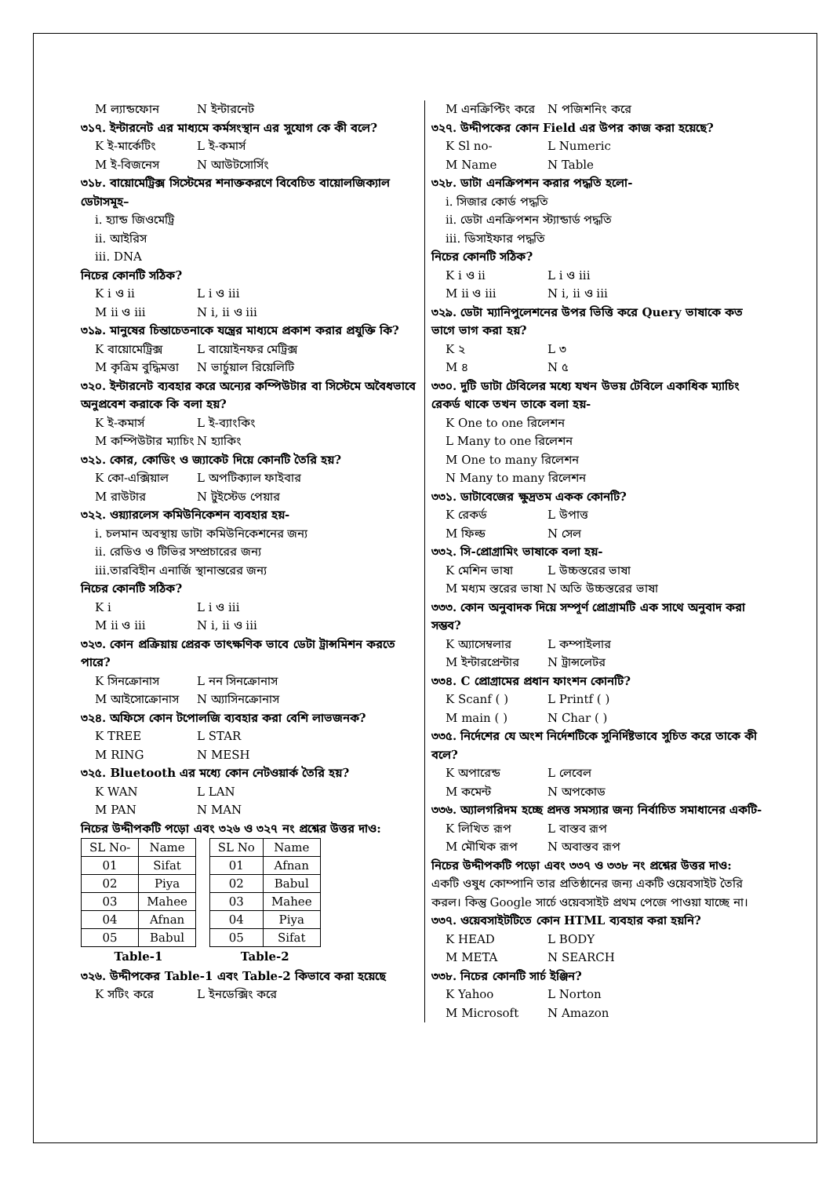M ল্যান্ডফোন N ইন্টারনেট
৩১৭. ইন্টারনেট এর মাধ্যমে কর্মসংস্থান এর সুযোগ কে কী বলে?
K ই-মার্কেটিং L ই-কমার্স
M ই-বিজনেস N আউটসোর্সিং
৩১৮. বায়োমেট্রিক্স সিস্টেমের শনাক্তকরণে বিবেচিত বায়োলজিক্যাল ডেটাসমূহ–
i. হ্যান্ড জিওমেট্রি
ii. আইরিস
iii. DNA
নিচের কোনটি সঠিক?
K i ও ii L i ও iii
M ii ও iii N i, ii ও iii
৩১৯. মানুষের চিন্তাচেতনাকে যন্ত্রের মাধ্যমে প্রকাশ করার প্রযুক্তি কি?
K বায়োমেট্রিক্স L বায়োইনফর মেট্রিক্স
M কৃত্রিম বুদ্ধিমত্তা N ভার্চুয়াল রিয়েলিটি
৩২০. ইন্টারনেট ব্যবহার করে অন্যের কম্পিউটার বা সিস্টেমে অবৈধভাবে অনুপ্রবেশ করাকে কি বলা হয়?
K ই-কমার্স L ই-ব্যাংকিং
M কম্পিউটার ম্যাচিং N হ্যাকিং
৩২১. কোর, কোডিং ও জ্যাকেট দিয়ে কোনটি তৈরি হয়?
K কো-এক্সিয়াল L অপটিক্যাল ফাইবার
M রাউটার N টুইস্টেড পেয়ার
৩২২. ওয়্যারলেস কমিউনিকেশন ব্যবহার হয়-
i. চলমান অবস্থায় ডাটা কমিউনিকেশনের জন্য
ii. রেডিও ও টিভির সম্প্রচারের জন্য
iii.তারবিহীন এনার্জি স্থানান্তরের জন্য
নিচের কোনটি সঠিক?
K i L i ও iii
M ii ও iii N i, ii ও iii
৩২৩. কোন প্রক্রিয়ায় প্রেরক তাৎক্ষণিক ভাবে ডেটা ট্রান্সমিশন করতে পারে?
K সিনক্রোনাস L নন সিনক্রোনাস
M আইসোক্রোনাস N অ্যাসিনক্রোনাস
৩২৪. অফিসে কোন টপোলজি ব্যবহার করা বেশি লাভজনক?
K TREE L STAR
M RING N MESH
৩২৫. Bluetooth এর মধ্যে কোন নেটওয়ার্ক তৈরি হয়?
K WAN L LAN
M PAN N MAN
নিচের উদ্দীপকটি পড়ো এবং ৩২৬ ও ৩২৭ নং প্রশ্নের উত্তর দাও:
| SL No- | Name |
| 01 | Sifat |
| 02 | Piya |
| 03 | Mahee |
| 04 | Afnan |
| 05 | Babul |
| Table-1 | |
| SL No | Name |
| 01 | Afnan |
| 02 | Babul |
| 03 | Mahee |
| 04 | Piya |
| 05 | Sifat |
| Table-2 | |
৩২৬. উদ্দীপকের Table-1 এবং Table-2 কিভাবে করা হয়েছে
K সটিং করে L ইনডেক্সিং করে
M এনক্রিপ্টিং করে N পজিশনিং করে
৩২৭. উদ্দীপকের কোন Field এর উপর কাজ করা হয়েছে?
K Sl no- L Numeric
M Name N Table
৩২৮. ডাটা এনক্রিপশন করার পদ্ধতি হলো-
i. সিজার কোর্ড পদ্ধতি
ii. ডেটা এনক্রিপশন স্ট্যান্ডার্ড পদ্ধতি
iii. ডিসাইফার পদ্ধতি
নিচের কোনটি সঠিক?
K i ও ii L i ও iii
M ii ও iii N i, ii ও iii
৩২৯. ডেটা ম্যানিপুলেশনের উপর ভিত্তি করে Query ভাষাকে কত ভাগে ভাগ করা হয়?
K ২ L ৩
M ৪ N ৫
৩৩০. দুটি ডাটা টেবিলের মধ্যে যখন উভয় টেবিলে একাধিক ম্যাচিং রেকর্ড থাকে তখন তাকে বলা হয়-
K One to one রিলেশন
L Many to one রিলেশন
M One to many রিলেশন
N Many to many রিলেশন
৩৩১. ডাটাবেজের ক্ষুদ্রতম একক কোনটি?
K রেকর্ড L উপাত্ত
M ফিল্ড N সেল
৩৩২. সি-প্রোগ্রামিং ভাষাকে বলা হয়-
K মেশিন ভাষা L উচ্চস্তরের ভাষা
M মধ্যম স্তরের ভাষা N অতি উচ্চস্তরের ভাষা
৩৩৩. কোন অনুবাদক দিয়ে সম্পূর্ণ প্রোগ্রামটি এক সাথে অনুবাদ করা সম্ভব?
K অ্যাসেম্বলার L কম্পাইলার
M ইন্টারপ্রেন্টার N ট্রান্সলেটর
৩৩৪. C প্রোগ্রামের প্রধান ফাংশন কোনটি?
K Scanf ( ) L Printf ( )
M main ( ) N Char ( )
৩৩৫. নির্দেশের যে অংশ নির্দেশটিকে সুনির্দিষ্টভাবে সুচিত করে তাকে কী বলে?
K অপারেন্ড L লেবেল
M কমেন্ট N অপকোড
৩৩৬. অ্যালগরিদম হচ্ছে প্রদত্ত সমস্যার জন্য নির্বাচিত সমাধানের একটি-
K লিখিত রূপ L বাস্তব রূপ
M মৌখিক রূপ N অবাস্তব রূপ
নিচের উদ্দীপকটি পড়ো এবং ৩৩৭ ও ৩৩৮ নং প্রশ্নের উত্তর দাও:
একটি ওষুধ কোম্পানি তার প্রতিষ্ঠানের জন্য একটি ওয়েবসাইট তৈরি করল। কিন্তু Google সার্চে ওয়েবসাইট প্রথম পেজে পাওয়া যাচ্ছে না।
৩৩৭. ওয়েবসাইটটিতে কোন HTML ব্যবহার করা হয়নি?
K HEAD L BODY
M META N SEARCH
৩৩৮. নিচের কোনটি সার্চ ইঞ্জিন?
K Yahoo L Norton
M Microsoft N Amazon